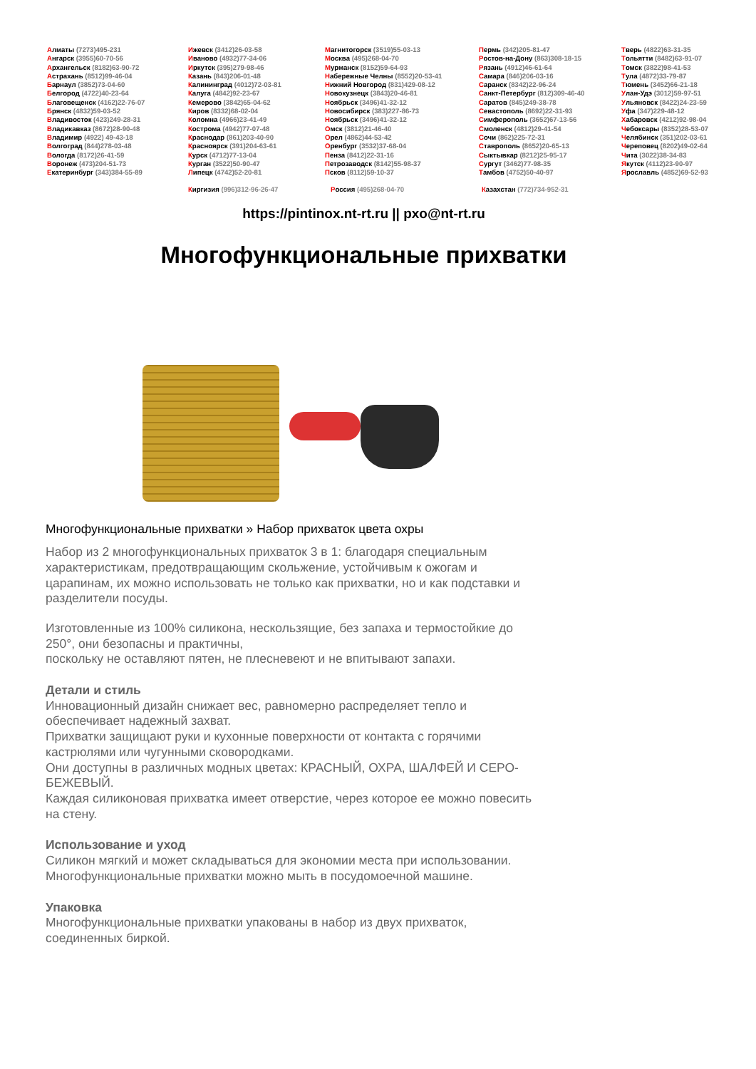Алматы (7273)495-231
Ангарск (3955)60-70-56
Архангельск (8182)63-90-72
Астрахань (8512)99-46-04
Барнаул (3852)73-04-60
Белгород (4722)40-23-64
Благовещенск (4162)22-76-07
Брянск (4832)59-03-52
Владивосток (423)249-28-31
Владикавказ (8672)28-90-48
Владимир (4922) 49-43-18
Волгоград (844)278-03-48
Вологда (8172)26-41-59
Воронеж (473)204-51-73
Екатеринбург (343)384-55-89
Ижевск (3412)26-03-58
Иваново (4932)77-34-06
Иркутск (395)279-98-46
Казань (843)206-01-48
Калининград (4012)72-03-81
Калуга (4842)92-23-67
Кемерово (3842)65-04-62
Киров (8332)68-02-04
Коломна (4966)23-41-49
Кострома (4942)77-07-48
Краснодар (861)203-40-90
Красноярск (391)204-63-61
Курск (4712)77-13-04
Курган (3522)50-90-47
Липецк (4742)52-20-81
Магнитогорск (3519)55-03-13
Москва (495)268-04-70
Мурманск (8152)59-64-93
Набережные Челны (8552)20-53-41
Нижний Новгород (831)429-08-12
Новокузнецк (3843)20-46-81
Ноябрьск (3496)41-32-12
Новосибирск (383)227-86-73
Ноябрьск (3496)41-32-12
Омск (3812)21-46-40
Орел (4862)44-53-42
Оренбург (3532)37-68-04
Пенза (8412)22-31-16
Петрозаводск (8142)55-98-37
Псков (8112)59-10-37
Пермь (342)205-81-47
Ростов-на-Дону (863)308-18-15
Рязань (4912)46-61-64
Самара (846)206-03-16
Саранск (8342)22-96-24
Санкт-Петербург (812)309-46-40
Саратов (845)249-38-78
Севастополь (8692)22-31-93
Симферополь (3652)67-13-56
Смоленск (4812)29-41-54
Сочи (862)225-72-31
Ставрополь (8652)20-65-13
Сыктывкар (8212)25-95-17
Сургут (3462)77-98-35
Тамбов (4752)50-40-97
Тверь (4822)63-31-35
Тольятти (8482)63-91-07
Томск (3822)98-41-53
Тула (4872)33-79-87
Тюмень (3452)66-21-18
Улан-Удэ (3012)59-97-51
Ульяновск (8422)24-23-59
Уфа (347)229-48-12
Хабаровск (4212)92-98-04
Чебоксары (8352)28-53-07
Челябинск (351)202-03-61
Череповец (8202)49-02-64
Чита (3022)38-34-83
Якутск (4112)23-90-97
Ярославль (4852)69-52-93
Киргизия (996)312-96-26-47 Россия (495)268-04-70 Казахстан (772)734-952-31
https://pintinox.nt-rt.ru || pxo@nt-rt.ru
Многофункциональные прихватки
Многофункциональные прихватки » Набор прихваток цвета охры
Набор из 2 многофункциональных прихваток 3 в 1: благодаря специальным характеристикам, предотвращающим скольжение, устойчивым к ожогам и царапинам, их можно использовать не только как прихватки, но и как подставки и разделители посуды.
Изготовленные из 100% силикона, нескользящие, без запаха и термостойкие до 250°, они безопасны и практичны,
поскольку не оставляют пятен, не плесневеют и не впитывают запахи.
Детали и стиль
Инновационный дизайн снижает вес, равномерно распределяет тепло и обеспечивает надежный захват.
Прихватки защищают руки и кухонные поверхности от контакта с горячими кастрюлями или чугунными сковородками.
Они доступны в различных модных цветах: КРАСНЫЙ, ОХРА, ШАЛФЕЙ И СЕРО-БЕЖЕВЫЙ.
Каждая силиконовая прихватка имеет отверстие, через которое ее можно повесить на стену.
Использование и уход
Силикон мягкий и может складываться для экономии места при использовании.
Многофункциональные прихватки можно мыть в посудомоечной машине.
Упаковка
Многофункциональные прихватки упакованы в набор из двух прихваток, соединенных биркой.